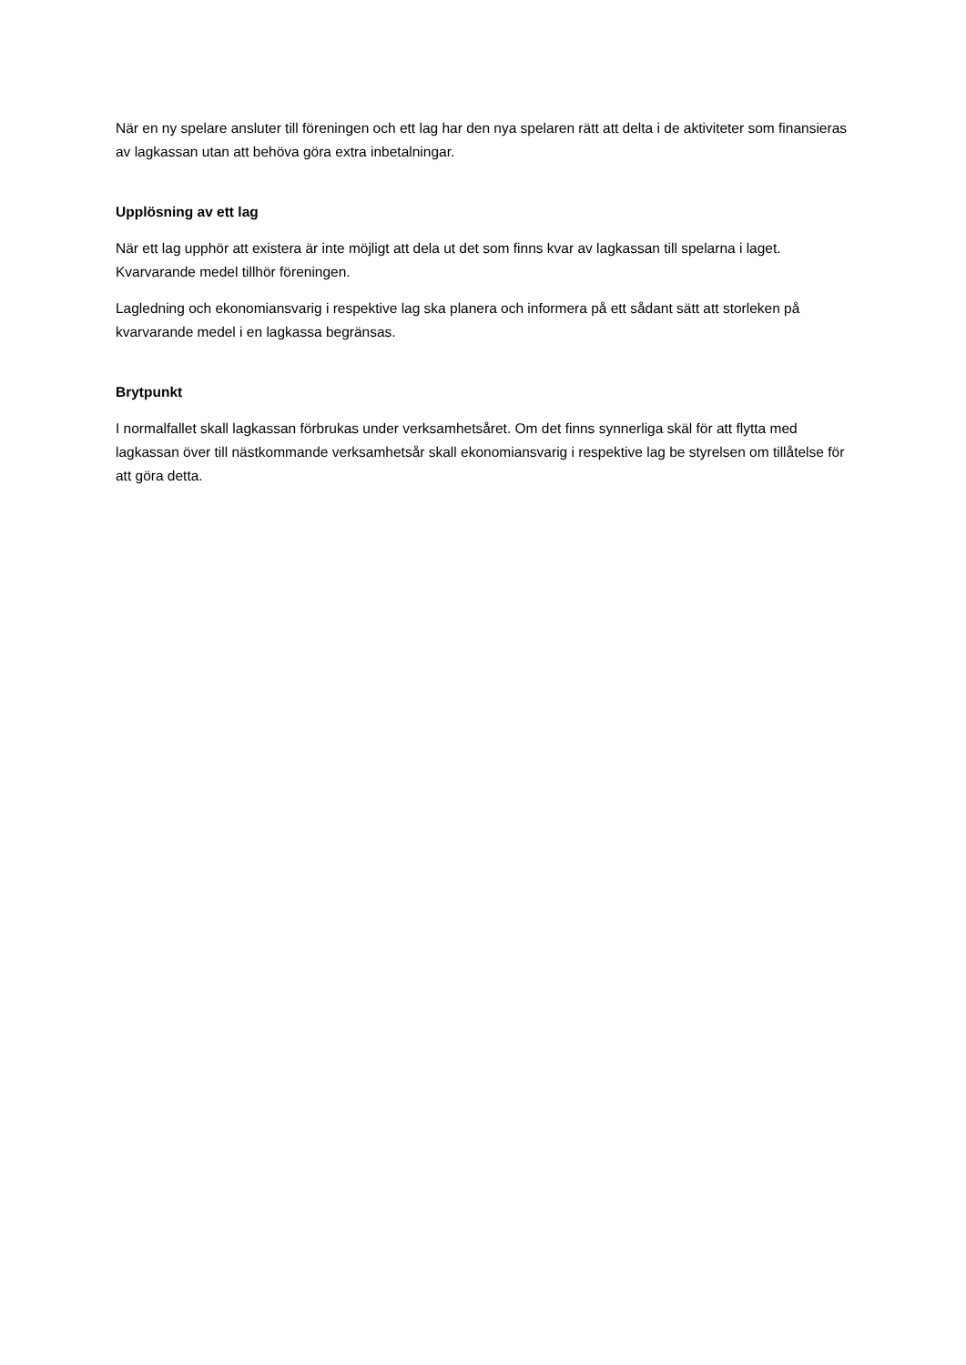När en ny spelare ansluter till föreningen och ett lag har den nya spelaren rätt att delta i de aktiviteter som finansieras av lagkassan utan att behöva göra extra inbetalningar.
Upplösning av ett lag
När ett lag upphör att existera är inte möjligt att dela ut det som finns kvar av lagkassan till spelarna i laget. Kvarvarande medel tillhör föreningen.
Lagledning och ekonomiansvarig i respektive lag ska planera och informera på ett sådant sätt att storleken på kvarvarande medel i en lagkassa begränsas.
Brytpunkt
I normalfallet skall lagkassan förbrukas under verksamhetsåret. Om det finns synnerliga skäl för att flytta med lagkassan över till nästkommande verksamhetsår skall ekonomiansvarig i respektive lag be styrelsen om tillåtelse för att göra detta.